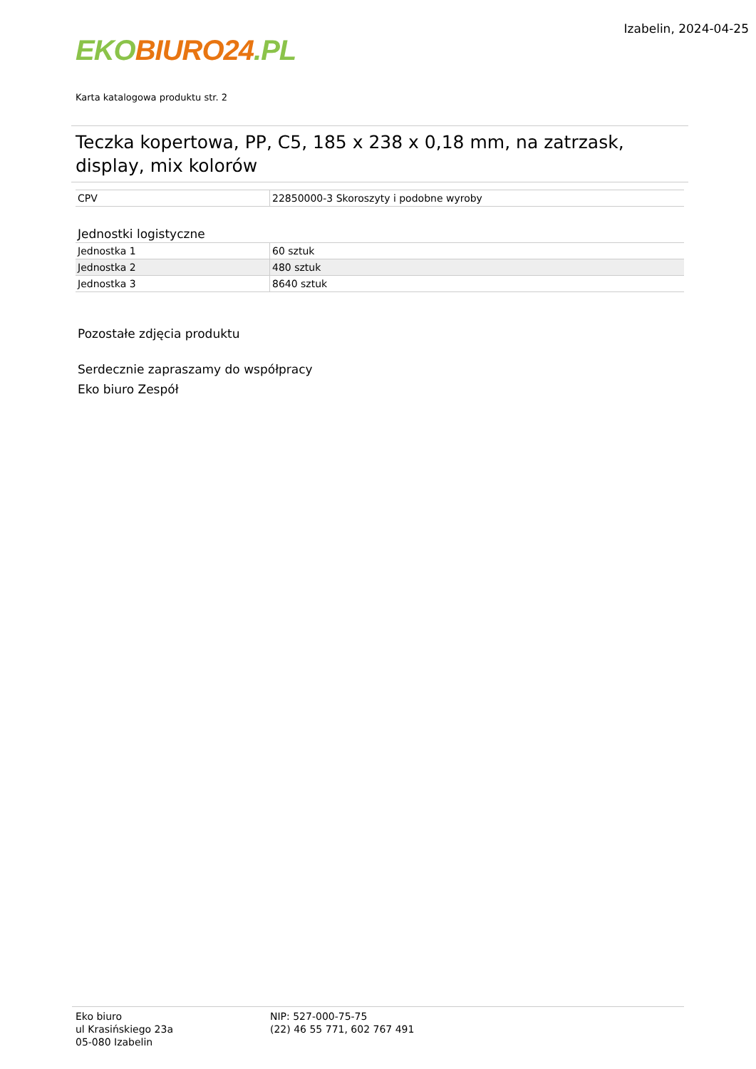EKO BIURO24.PL
Izabelin, 2024-04-25
Karta katalogowa produktu str. 2
Teczka kopertowa, PP, C5, 185 x 238 x 0,18 mm, na zatrzask, display, mix kolorów
| CPV | 22850000-3 Skoroszyty i podobne wyroby |
Jednostki logistyczne
| Jednostka 1 | 60 sztuk |
| Jednostka 2 | 480 sztuk |
| Jednostka 3 | 8640 sztuk |
Pozostałe zdjęcia produktu
Serdecznie zapraszamy do współpracy
Eko biuro Zespół
Eko biuro
ul Krasińskiego 23a
05-080 Izabelin
NIP: 527-000-75-75
(22) 46 55 771, 602 767 491